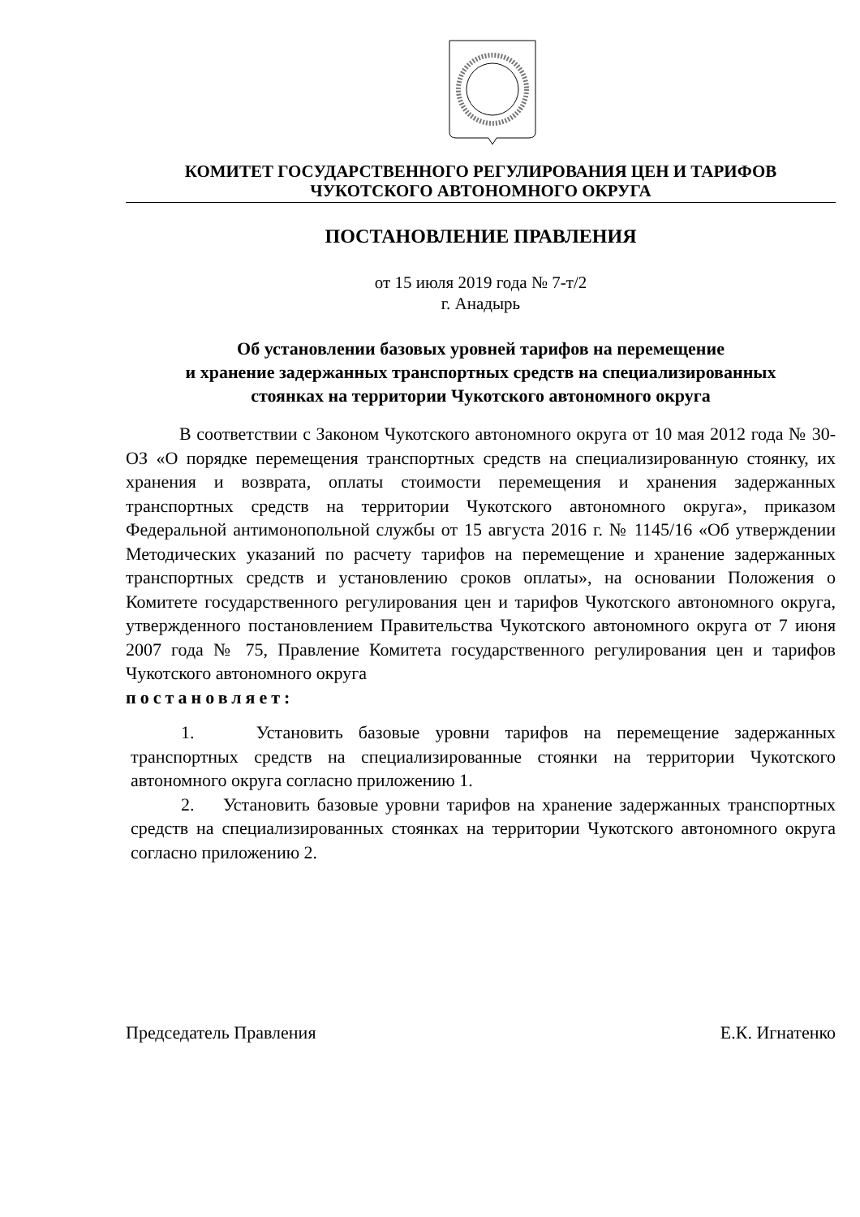КОМИТЕТ ГОСУДАРСТВЕННОГО РЕГУЛИРОВАНИЯ ЦЕН И ТАРИФОВ
ЧУКОТСКОГО АВТОНОМНОГО ОКРУГА
ПОСТАНОВЛЕНИЕ ПРАВЛЕНИЯ
от 15 июля 2019 года № 7-т/2
г. Анадырь
Об установлении базовых уровней тарифов на перемещение
и хранение задержанных транспортных средств на специализированных
стоянках на территории Чукотского автономного округа
В соответствии с Законом Чукотского автономного округа от 10 мая 2012 года № 30-ОЗ «О порядке перемещения транспортных средств на специализированную стоянку, их хранения и возврата, оплаты стоимости перемещения и хранения задержанных транспортных средств на территории Чукотского автономного округа», приказом Федеральной антимонопольной службы от 15 августа 2016 г. № 1145/16 «Об утверждении Методических указаний по расчету тарифов на перемещение и хранение задержанных транспортных средств и установлению сроков оплаты», на основании Положения о Комитете государственного регулирования цен и тарифов Чукотского автономного округа, утвержденного постановлением Правительства Чукотского автономного округа от 7 июня 2007 года № 75, Правление Комитета государственного регулирования цен и тарифов Чукотского автономного округа
постановляет:
1. Установить базовые уровни тарифов на перемещение задержанных транспортных средств на специализированные стоянки на территории Чукотского автономного округа согласно приложению 1.
2. Установить базовые уровни тарифов на хранение задержанных транспортных средств на специализированных стоянках на территории Чукотского автономного округа согласно приложению 2.
Председатель Правления Е.К. Игнатенко